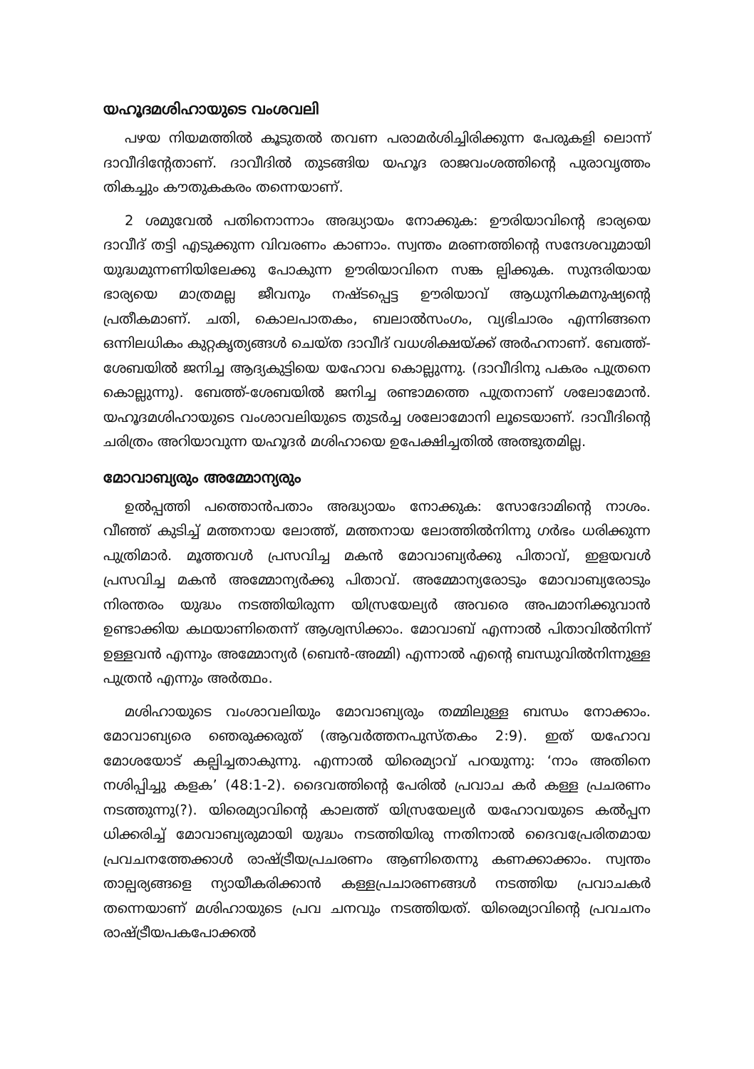യഹൂദമശിഹായുടെ വംശവലി
പഴയ നിയമത്തിൽ കൂടുതൽ തവണ പരാമർശിച്ചിരിക്കുന്ന പേരുകളി ലൊന്ന് ദാവീദിന്റേതാണ്. ദാവീദിൽ തുടങ്ങിയ യഹൂദ രാജവംശത്തിന്റെ പുരാവൃത്തം തികച്ചും കൗതുകകരം തന്നെയാണ്.
2 ശമുവേൽ പതിനൊന്നാം അദ്ധ്യായം നോക്കുക: ഊരിയാവിന്റെ ഭാര്യയെ ദാവീദ് തട്ടി എടുക്കുന്ന വിവരണം കാണാം. സ്വന്തം മരണത്തിന്റെ സന്ദേശവുമായി യുദ്ധമുന്നണിയിലേക്കു പോകുന്ന ഊരിയാവിനെ സങ്ക ല്പിക്കുക. സുന്ദരിയായ ഭാര്യയെ മാത്രമല്ല ജീവനും നഷ്ടപ്പെട്ട ഊരിയാവ് ആധുനികമനുഷ്യന്റെ പ്രതീകമാണ്. ചതി, കൊലപാതകം, ബലാൽസംഗം, വ്യഭിചാരം എന്നിങ്ങനെ ഒന്നിലധികം കുറ്റകൃത്യങ്ങൾ ചെയ്ത ദാവീദ് വധശിക്ഷയ്ക്ക് അർഹനാണ്. ബേത്ത്-ശേബയിൽ ജനിച്ച ആദ്യകുട്ടിയെ യഹോവ കൊല്ലുന്നു. (ദാവീദിനു പകരം പുത്രനെ കൊല്ലുന്നു). ബേത്ത്-ശേബയിൽ ജനിച്ച രണ്ടാമത്തെ പുത്രനാണ് ശലോമോൻ. യഹൂദമശിഹായുടെ വംശാവലിയുടെ തുടർച്ച ശലോമോനി ലൂടെയാണ്. ദാവീദിന്റെ ചരിത്രം അറിയാവുന്ന യഹൂദർ മശിഹായെ ഉപേക്ഷിച്ചതിൽ അത്ഭുതമില്ല.
മോവാബ്യരും അമ്മോന്യരും
ഉൽപ്പത്തി പത്തൊൻപതാം അദ്ധ്യായം നോക്കുക: സോദോമിന്റെ നാശം. വീഞ്ഞ് കുടിച്ച് മത്തനായ ലോത്ത്, മത്തനായ ലോത്തിൽനിന്നു ഗർഭം ധരിക്കുന്ന പുത്രിമാർ. മൂത്തവൾ പ്രസവിച്ച മകൻ മോവാബ്യർക്കു പിതാവ്, ഇളയവൾ പ്രസവിച്ച മകൻ അമ്മോന്യർക്കു പിതാവ്. അമ്മോന്യരോടും മോവാബ്യരോടും നിരന്തരം യുദ്ധം നടത്തിയിരുന്ന യിസ്രയേല്യർ അവരെ അപമാനിക്കുവാൻ ഉണ്ടാക്കിയ കഥയാണിതെന്ന് ആശ്വസിക്കാം. മോവാബ് എന്നാൽ പിതാവിൽനിന്ന് ഉള്ളവൻ എന്നും അമ്മോന്യർ (ബെൻ-അമ്മി) എന്നാൽ എന്റെ ബന്ധുവിൽനിന്നുള്ള പുത്രൻ എന്നും അർത്ഥം.
മശിഹായുടെ വംശാവലിയും മോവാബ്യരും തമ്മിലുള്ള ബന്ധം നോക്കാം. മോവാബ്യരെ ഞെരുക്കരുത് (ആവർത്തനപുസ്തകം 2:9). ഇത് യഹോവ മോശയോട് കല്പിച്ചതാകുന്നു. എന്നാൽ യിരെമ്യാവ് പറയുന്നു: ‘നാം അതിനെ നശിപ്പിച്ചു കളക’ (48:1-2). ദൈവത്തിന്റെ പേരിൽ പ്രവാച കർ കള്ള പ്രചരണം നടത്തുന്നു(?). യിരെമ്യാവിന്റെ കാലത്ത് യിസ്രയേല്യർ യഹോവയുടെ കൽപ്പന ധിക്കരിച്ച് മോവാബ്യരുമായി യുദ്ധം നടത്തിയിരു ന്നതിനാൽ ദൈവപ്രേരിതമായ പ്രവചനത്തേക്കാൾ രാഷ്ട്രീയപ്രചരണം ആണിതെന്നു കണക്കാക്കാം. സ്വന്തം താല്പര്യങ്ങളെ ന്യായീകരിക്കാൻ കള്ളപ്രചാരണങ്ങൾ നടത്തിയ പ്രവാചകർ തന്നെയാണ് മശിഹായുടെ പ്രവ ചനവും നടത്തിയത്. യിരെമ്യാവിന്റെ പ്രവചനം രാഷ്ട്രീയപകപോക്കൽ